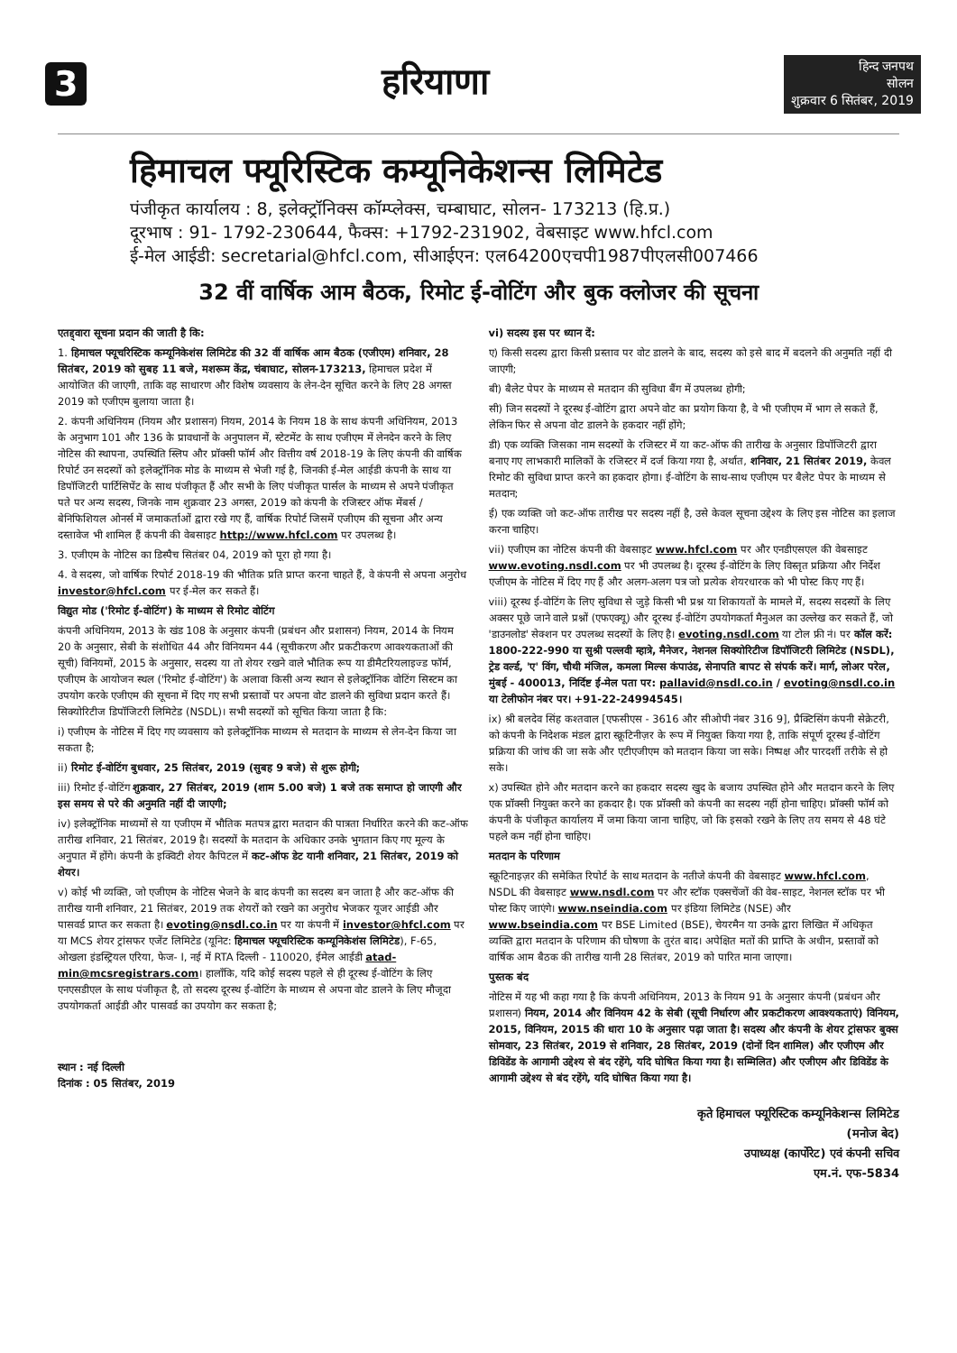3 हरियाणा
हिन्द जनपथ
सोलन
शुक्रवार 6 सितंबर, 2019
हिमाचल फ्यूरिस्टिक कम्यूनिकेशन्स लिमिटेड
पंजीकृत कार्यालय : 8, इलेक्ट्रॉनिक्स कॉम्प्लेक्स, चम्बाघाट, सोलन- 173213 (हि.प्र.)
दूरभाष : 91- 1792-230644, फैक्स: +1792-231902, वेबसाइट www.hfcl.com
ई-मेल आईडी: secretarial@hfcl.com, सीआईएन: एल64200एचपी1987पीएलसी007466
32 वीं वार्षिक आम बैठक, रिमोट ई-वोटिंग और बुक क्लोजर की सूचना
एतद्द्वारा सूचना प्रदान की जाती है कि:
1. हिमाचल फ्यूचरिस्टिक कम्यूनिकेशंस लिमिटेड की 32 वीं वार्षिक आम बैठक (एजीएम) शनिवार, 28 सितंबर, 2019 को सुबह 11 बजे, मशरूम केंद्र, चंबाघाट, सोलन-173213, हिमाचल प्रदेश में आयोजित की जाएगी, ताकि वह साधारण और विशेष व्यवसाय के लेन-देन सूचित करने के लिए 28 अगस्त 2019 को एजीएम बुलाया जाता है।
2. कंपनी अधिनियम (नियम और प्रशासन) नियम, 2014 के नियम 18 के साथ कंपनी अधिनियम, 2013 के अनुभाग 101 और 136 के प्रावधानों के अनुपालन में, स्टेटमेंट के साथ एजीएम में लेनदेन करने के लिए नोटिस की स्थापना, उपस्थिति स्लिप और प्रॉक्सी फॉर्म और वित्तीय वर्ष 2018-19 के लिए कंपनी की वार्षिक रिपोर्ट उन सदस्यों को इलेक्ट्रॉनिक मोड के माध्यम से भेजी गई है, जिनकी ई-मेल आईडी कंपनी के साथ या डिपॉजिटरी पार्टिसिपेंट के साथ पंजीकृत हैं और सभी के लिए पंजीकृत पार्सल के माध्यम से अपने पंजीकृत पते पर अन्य सदस्य, जिनके नाम शुक्रवार 23 अगस्त, 2019 को कंपनी के रजिस्टर ऑफ मेंबर्स / बेनिफिशियल ओनर्स में जमाकर्ताओं द्वारा रखे गए हैं, वार्षिक रिपोर्ट जिसमें एजीएम की सूचना और अन्य दस्तावेज भी शामिल हैं कंपनी की वेबसाइट http://www.hfcl.com पर उपलब्ध है।
3. एजीएम के नोटिस का डिस्पैच सितंबर 04, 2019 को पूरा हो गया है।
4. वे सदस्य, जो वार्षिक रिपोर्ट 2018-19 की भौतिक प्रति प्राप्त करना चाहते हैं, वे कंपनी से अपना अनुरोध investor@hfcl.com पर ई-मेल कर सकते हैं।
विद्युत मोड ('रिमोट ई-वोटिंग') के माध्यम से रिमोट वोटिंग
कंपनी अधिनियम, 2013 के खंड 108 के अनुसार कंपनी (प्रबंधन और प्रशासन) नियम, 2014 के नियम 20 के अनुसार, सेबी के संशोधित 44 और विनियमन 44 (सूचीकरण और प्रकटीकरण आवश्यकताओं की सूची) विनियमों, 2015 के अनुसार, सदस्य या तो शेयर रखने वाले भौतिक रूप या डीमैटरियलाइज्ड फॉर्म, एजीएम के आयोजन स्थल ('रिमोट ई-वोटिंग') के अलावा किसी अन्य स्थान से इलेक्ट्रॉनिक वोटिंग सिस्टम का उपयोग करके एजीएम की सूचना में दिए गए सभी प्रस्तावों पर अपना वोट डालने की सुविधा प्रदान करते हैं। सिक्योरिटीज डिपॉजिटरी लिमिटेड (NSDL)। सभी सदस्यों को सूचित किया जाता है कि:
i) एजीएम के नोटिस में दिए गए व्यवसाय को इलेक्ट्रॉनिक माध्यम से मतदान के माध्यम से लेन-देन किया जा सकता है;
ii) रिमोट ई-वोटिंग बुधवार, 25 सितंबर, 2019 (सुबह 9 बजे) से शुरू होगी;
iii) रिमोट ई-वोटिंग शुक्रवार, 27 सितंबर, 2019 (शाम 5.00 बजे) 1 बजे तक समाप्त हो जाएगी और इस समय से परे की अनुमति नहीं दी जाएगी;
iv) इलेक्ट्रॉनिक माध्यमों से या एजीएम में भौतिक मतपत्र द्वारा मतदान की पात्रता निर्धारित करने की कट-ऑफ तारीख शनिवार, 21 सितंबर, 2019 है। सदस्यों के मतदान के अधिकार उनके भुगतान किए गए मूल्य के अनुपात में होंगे। कंपनी के इक्विटी शेयर कैपिटल में कट-ऑफ डेट यानी शनिवार, 21 सितंबर, 2019 को शेयर।
v) कोई भी व्यक्ति, जो एजीएम के नोटिस भेजने के बाद कंपनी का सदस्य बन जाता है और कट-ऑफ की तारीख यानी शनिवार, 21 सितंबर, 2019 तक शेयरों को रखने का अनुरोध भेजकर यूजर आईडी और पासवर्ड प्राप्त कर सकता है। evoting@nsdl.co.in पर या कंपनी में investor@hfcl.com पर या MCS शेयर ट्रांसफर एजेंट लिमिटेड (यूनिट: हिमाचल फ्यूचरिस्टिक कम्यूनिकेशंस लिमिटेड), F-65, ओखला इंडस्ट्रियल एरिया, फेज- I, नई में RTA दिल्ली - 110020, ईमेल आईडी atad-min@mcsregistrars.com। हालाँकि, यदि कोई सदस्य पहले से ही दूरस्थ ई-वोटिंग के लिए एनएसडीएल के साथ पंजीकृत है, तो सदस्य दूरस्थ ई-वोटिंग के माध्यम से अपना वोट डालने के लिए मौजूदा उपयोगकर्ता आईडी और पासवर्ड का उपयोग कर सकता है;
स्थान : नई दिल्ली
दिनांक : 05 सितंबर, 2019
vi) सदस्य इस पर ध्यान दें:
ए) किसी सदस्य द्वारा किसी प्रस्ताव पर वोट डालने के बाद, सदस्य को इसे बाद में बदलने की अनुमति नहीं दी जाएगी;
बी) बैलेट पेपर के माध्यम से मतदान की सुविधा बैंग में उपलब्ध होगी;
सी) जिन सदस्यों ने दूरस्थ ई-वोटिंग द्वारा अपने वोट का प्रयोग किया है, वे भी एजीएम में भाग ले सकते हैं, लेकिन फिर से अपना वोट डालने के हकदार नहीं होंगे;
डी) एक व्यक्ति जिसका नाम सदस्यों के रजिस्टर में या कट-ऑफ की तारीख के अनुसार डिपॉजिटरी द्वारा बनाए गए लाभकारी मालिकों के रजिस्टर में दर्ज किया गया है, अर्थात, शनिवार, 21 सितंबर 2019, केवल रिमोट की सुविधा प्राप्त करने का हकदार होगा। ई-वोटिंग के साथ-साथ एजीएम पर बैलेट पेपर के माध्यम से मतदान;
ई) एक व्यक्ति जो कट-ऑफ तारीख पर सदस्य नहीं है, उसे केवल सूचना उद्देश्य के लिए इस नोटिस का इलाज करना चाहिए।
vii) एजीएम का नोटिस कंपनी की वेबसाइट www.hfcl.com पर और एनडीएसएल की वेबसाइट www.evoting.nsdl.com पर भी उपलब्ध है। दूरस्थ ई-वोटिंग के लिए विस्तृत प्रक्रिया और निर्देश एजीएम के नोटिस में दिए गए हैं और अलग-अलग पत्र जो प्रत्येक शेयरधारक को भी पोस्ट किए गए हैं।
viii) दूरस्थ ई-वोटिंग के लिए सुविधा से जुड़े किसी भी प्रश्न या शिकायतों के मामले में, सदस्य सदस्यों के लिए अक्सर पूछे जाने वाले प्रश्नों (एफएक्यू) और दूरस्थ ई-वोटिंग उपयोगकर्ता मैनुअल का उल्लेख कर सकते हैं, जो 'डाउनलोड' सेक्शन पर उपलब्ध सदस्यों के लिए है। evoting.nsdl.com या टोल फ्री नं। पर कॉल करें: 1800-222-990 या सुश्री पल्लवी म्हात्रे, मैनेजर, नेशनल सिक्योरिटीज डिपॉजिटरी लिमिटेड (NSDL), ट्रेड वर्ल्ड, 'ए' विंग, चौथी मंजिल, कमला मिल्स कंपाउंड, सेनापति बापट से संपर्क करें। मार्ग, लोअर परेल, मुंबई - 400013, निर्दिष्ट ई-मेल पता पर: pallavid@nsdl.co.in / evoting@nsdl.co.in या टेलीफोन नंबर पर। +91-22-24994545।
ix) श्री बलदेव सिंह कश्तवाल [एफसीएस - 3616 और सीओपी नंबर 316 9], प्रैक्टिसिंग कंपनी सेक्रेटरी, को कंपनी के निदेशक मंडल द्वारा स्क्रूटिनीज़र के रूप में नियुक्त किया गया है, ताकि संपूर्ण दूरस्थ ई-वोटिंग प्रक्रिया की जांच की जा सके और एटीएजीएम को मतदान किया जा सके। निष्पक्ष और पारदर्शी तरीके से हो सके।
x) उपस्थित होने और मतदान करने का हकदार सदस्य खुद के बजाय उपस्थित होने और मतदान करने के लिए एक प्रॉक्सी नियुक्त करने का हकदार है। एक प्रॉक्सी को कंपनी का सदस्य नहीं होना चाहिए। प्रॉक्सी फॉर्म को कंपनी के पंजीकृत कार्यालय में जमा किया जाना चाहिए, जो कि इसको रखने के लिए तय समय से 48 घंटे पहले कम नहीं होना चाहिए।
मतदान के परिणाम
स्क्रूटिनाइज़र की समेकित रिपोर्ट के साथ मतदान के नतीजे कंपनी की वेबसाइट www.hfcl.com, NSDL की वेबसाइट www.nsdl.com पर और स्टॉक एक्सचेंजों की वेब-साइट, नेशनल स्टॉक पर भी पोस्ट किए जाएंगे। www.nseindia.com पर इंडिया लिमिटेड (NSE) और www.bseindia.com पर BSE Limited (BSE), चेयरमैन या उनके द्वारा लिखित में अधिकृत व्यक्ति द्वारा मतदान के परिणाम की घोषणा के तुरंत बाद। अपेक्षित मतों की प्राप्ति के अधीन, प्रस्तावों को वार्षिक आम बैठक की तारीख यानी 28 सितंबर, 2019 को पारित माना जाएगा।
पुस्तक बंद
नोटिस में यह भी कहा गया है कि कंपनी अधिनियम, 2013 के नियम 91 के अनुसार कंपनी (प्रबंधन और प्रशासन) नियम, 2014 और विनियम 42 के सेबी (सूची निर्धारण और प्रकटीकरण आवश्यकताएं) विनियम, 2015, विनियम, 2015 की धारा 10 के अनुसार पढ़ा जाता है। सदस्य और कंपनी के शेयर ट्रांसफर बुक्स सोमवार, 23 सितंबर, 2019 से शनिवार, 28 सितंबर, 2019 (दोनों दिन शामिल) और एजीएम और डिविडेंड के आगामी उद्देश्य से बंद रहेंगे, यदि घोषित किया गया है। सम्मिलित) और एजीएम और डिविडेंड के आगामी उद्देश्य से बंद रहेंगे, यदि घोषित किया गया है।
कृते हिमाचल फ्यूरिस्टिक कम्यूनिकेशन्स लिमिटेड
(मनोज बेद)
उपाध्यक्ष (कार्पोरेट) एवं कंपनी सचिव
एम.नं. एफ-5834